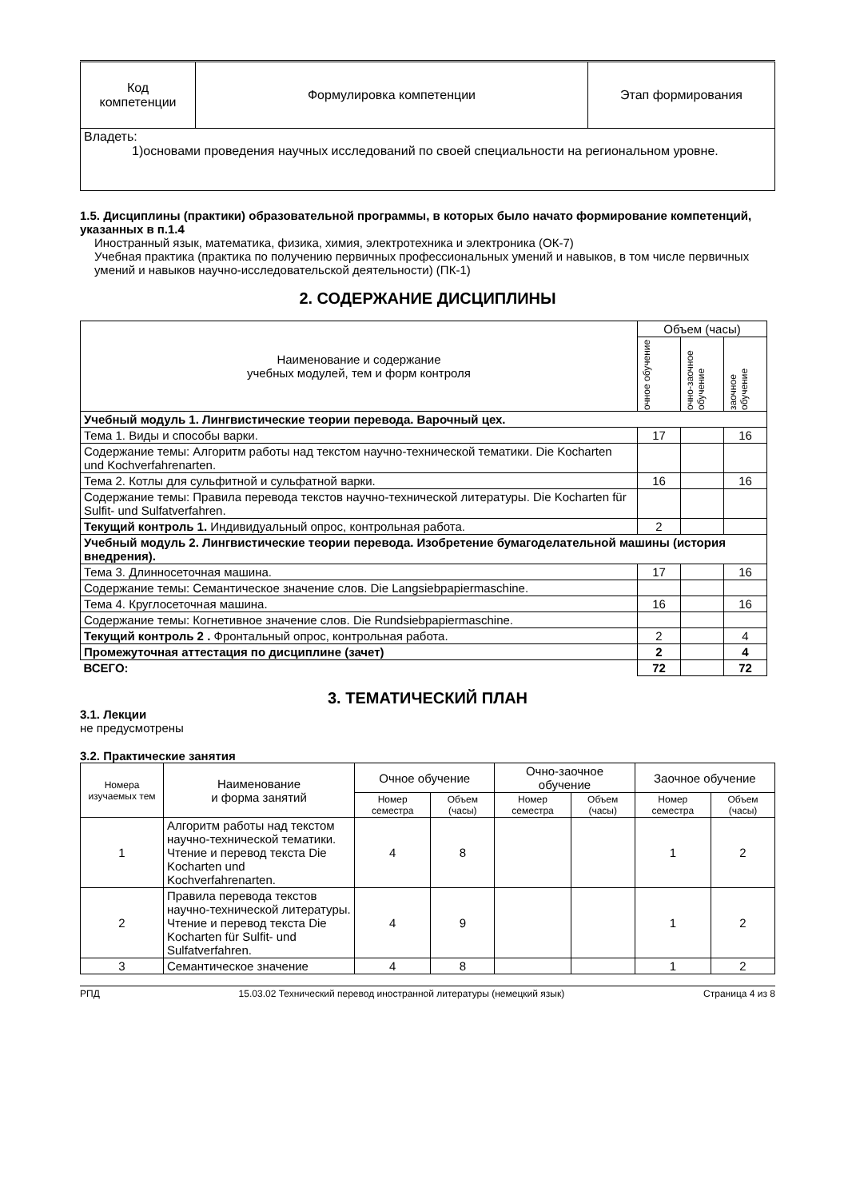| Код компетенции | Формулировка компетенции | Этап формирования |
| Владеть: 1)основами проведения научных исследований по своей специальности на региональном уровне. | | |
1.5. Дисциплины (практики) образовательной программы, в которых было начато формирование компетенций, указанных в п.1.4
Иностранный язык, математика, физика, химия, электротехника и электроника (ОК-7)
Учебная практика (практика по получению первичных профессиональных умений и навыков, в том числе первичных умений и навыков научно-исследовательской деятельности) (ПК-1)
2. СОДЕРЖАНИЕ ДИСЦИПЛИНЫ
| Наименование и содержание учебных модулей, тем и форм контроля | Объем (часы) | | |
| | очное обучение | очно-заочное обучение | заочное обучение |
| Учебный модуль 1. Лингвистические теории перевода. Варочный цех. | | | |
| Тема 1. Виды и способы варки. | 17 | | 16 |
| Содержание темы: Алгоритм работы над текстом научно-технической тематики. Die Kocharten und Kochverfahrenarten. | | | |
| Тема 2. Котлы для сульфитной и сульфатной варки. | 16 | | 16 |
| Содержание темы: Правила перевода текстов научно-технической литературы. Die Kocharten für Sulfit- und Sulfatverfahren. | | | |
| Текущий контроль 1. Индивидуальный опрос, контрольная работа. | 2 | | |
| Учебный модуль 2. Лингвистические теории перевода. Изобретение бумагоделательной машины (история внедрения). | | | |
| Тема 3. Длинносеточная машина. | 17 | | 16 |
| Содержание темы: Семантическое значение слов. Die Langsiebpapiermaschine. | | | |
| Тема 4. Круглосеточная машина. | 16 | | 16 |
| Содержание темы: Когнетивное значение слов. Die Rundsiebpapiermaschine. | | | |
| Текущий контроль 2 . Фронтальный опрос, контрольная работа. | 2 | | 4 |
| Промежуточная аттестация по дисциплине (зачет) | 2 | | 4 |
| ВСЕГО: | 72 | | 72 |
3. ТЕМАТИЧЕСКИЙ ПЛАН
3.1. Лекции
не предусмотрены
3.2. Практические занятия
| Номера изучаемых тем | Наименование и форма занятий | Очное обучение | | Очно-заочное обучение | | Заочное обучение | |
| | | Номер семестра | Объем (часы) | Номер семестра | Объем (часы) | Номер семестра | Объем (часы) |
| 1 | Алгоритм работы над текстом научно-технической тематики. Чтение и перевод текста Die Kocharten und Kochverfahrenarten. | 4 | 8 | | | 1 | 2 |
| 2 | Правила перевода текстов научно-технической литературы. Чтение и перевод текста Die Kocharten für Sulfit- und Sulfatverfahren. | 4 | 9 | | | 1 | 2 |
| 3 | Семантическое значение | 4 | 8 | | | 1 | 2 |
РПД 15.03.02 Технический перевод иностранной литературы (немецкий язык) Страница 4 из 8